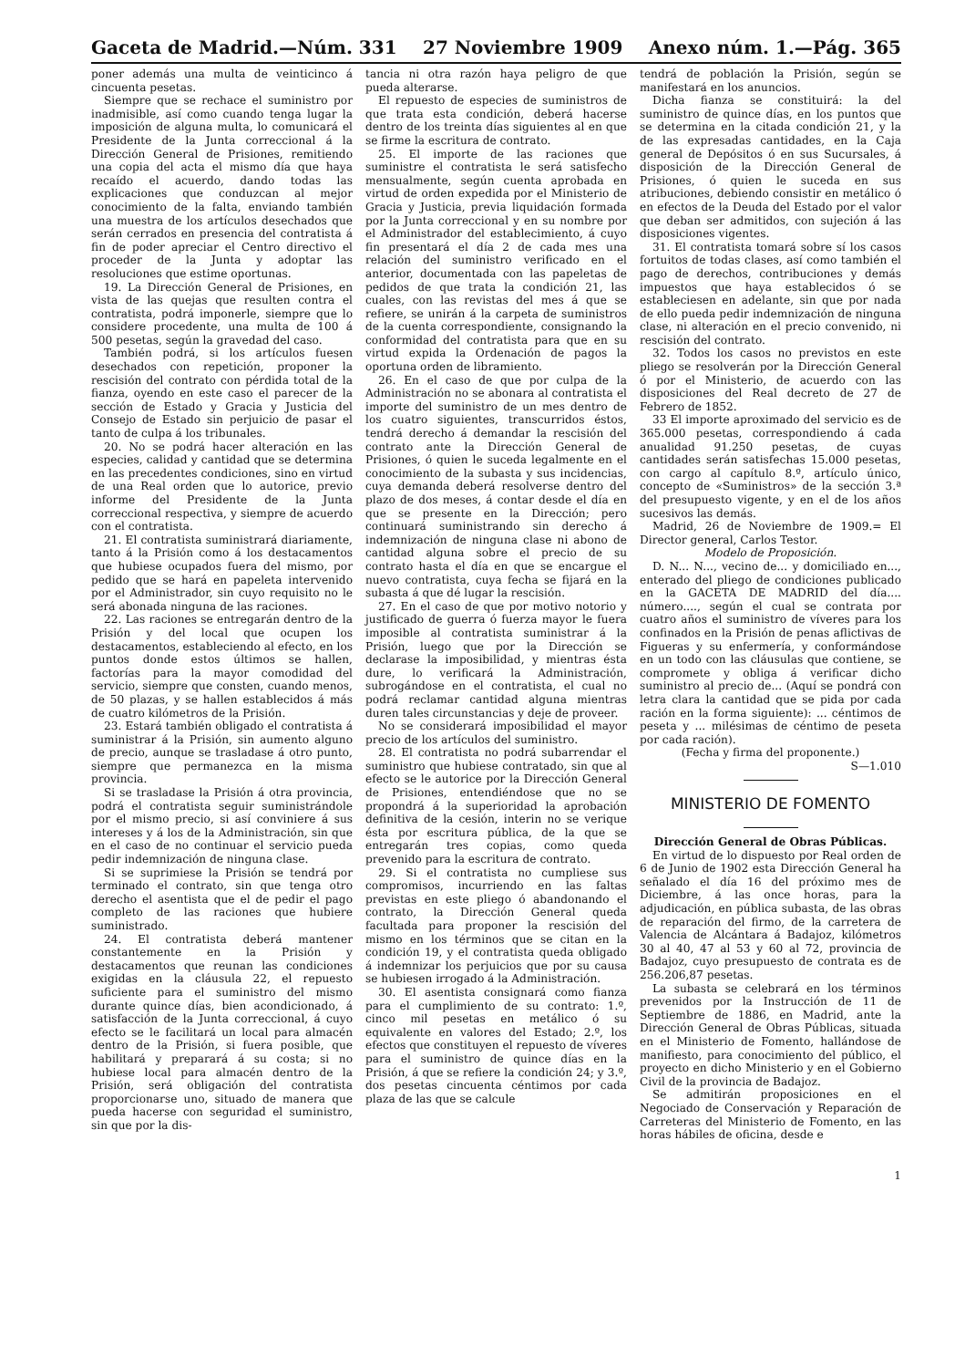Gaceta de Madrid.—Núm. 331 27 Noviembre 1909 Anexo núm. 1.—Pág. 365
poner además una multa de veinticinco á cincuenta pesetas.
Siempre que se rechace el suministro por inadmisible, así como cuando tenga lugar la imposición de alguna multa, lo comunicará el Presidente de la Junta correccional á la Dirección General de Prisiones, remitiendo una copia del acta el mismo día que haya recaído el acuerdo, dando todas las explicaciones que conduzcan al mejor conocimiento de la falta, enviando también una muestra de los artículos desechados que serán cerrados en presencia del contratista á fin de poder apreciar el Centro directivo el proceder de la Junta y adoptar las resoluciones que estime oportunas.
19. La Dirección General de Prisiones, en vista de las quejas que resulten contra el contratista, podrá imponerle, siempre que lo considere procedente, una multa de 100 á 500 pesetas, según la gravedad del caso.
También podrá, si los artículos fuesen desechados con repetición, proponer la rescisión del contrato con pérdida total de la fianza, oyendo en este caso el parecer de la sección de Estado y Gracia y Justicia del Consejo de Estado sin perjuicio de pasar el tanto de culpa á los tribunales.
20. No se podrá hacer alteración en las especies, calidad y cantidad que se determina en las precedentes condiciones, sino en virtud de una Real orden que lo autorice, previo informe del Presidente de la Junta correccional respectiva, y siempre de acuerdo con el contratista.
21. El contratista suministrará diariamente, tanto á la Prisión como á los destacamentos que hubiese ocupados fuera del mismo, por pedido que se hará en papeleta intervenido por el Administrador, sin cuyo requisito no le será abonada ninguna de las raciones.
22. Las raciones se entregarán dentro de la Prisión y del local que ocupen los destacamentos, estableciendo al efecto, en los puntos donde estos últimos se hallen, factorías para la mayor comodidad del servicio, siempre que consten, cuando menos, de 50 plazas, y se hallen establecidos á más de cuatro kilómetros de la Prisión.
23. Estará también obligado el contratista á suministrar á la Prisión, sin aumento alguno de precio, aunque se trasladase á otro punto, siempre que permanezca en la misma provincia.
Si se trasladase la Prisión á otra provincia, podrá el contratista seguir suministrándole por el mismo precio, si así conviniere á sus intereses y á los de la Administración, sin que en el caso de no continuar el servicio pueda pedir indemnización de ninguna clase.
Si se suprimiese la Prisión se tendrá por terminado el contrato, sin que tenga otro derecho el asentista que el de pedir el pago completo de las raciones que hubiere suministrado.
24. El contratista deberá mantener constantemente en la Prisión y destacamentos que reunan las condiciones exigidas en la cláusula 22, el repuesto suficiente para el suministro del mismo durante quince días, bien acondicionado, á satisfacción de la Junta correccional, á cuyo efecto se le facilitará un local para almacén dentro de la Prisión, si fuera posible, que habilitará y preparará á su costa; si no hubiese local para almacén dentro de la Prisión, será obligación del contratista proporcionarse uno, situado de manera que pueda hacerse con seguridad el suministro, sin que por la dis-
tancia ni otra razón haya peligro de que pueda alterarse.
El repuesto de especies de suministros de que trata esta condición, deberá hacerse dentro de los treinta días siguientes al en que se firme la escritura de contrato.
25. El importe de las raciones que suministre el contratista le será satisfecho mensualmente, según cuenta aprobada en virtud de orden expedida por el Ministerio de Gracia y Justicia, previa liquidación formada por la Junta correccional y en su nombre por el Administrador del establecimiento, á cuyo fin presentará el día 2 de cada mes una relación del suministro verificado en el anterior, documentada con las papeletas de pedidos de que trata la condición 21, las cuales, con las revistas del mes á que se refiere, se unirán á la carpeta de suministros de la cuenta correspondiente, consignando la conformidad del contratista para que en su virtud expida la Ordenación de pagos la oportuna orden de libramiento.
26. En el caso de que por culpa de la Administración no se abonara al contratista el importe del suministro de un mes dentro de los cuatro siguientes, transcurridos éstos, tendrá derecho á demandar la rescisión del contrato ante la Dirección General de Prisiones, ó quien le suceda legalmente en el conocimiento de la subasta y sus incidencias, cuya demanda deberá resolverse dentro del plazo de dos meses, á contar desde el día en que se presente en la Dirección; pero continuará suministrando sin derecho á indemnización de ninguna clase ni abono de cantidad alguna sobre el precio de su contrato hasta el día en que se encargue el nuevo contratista, cuya fecha se fijará en la subasta á que dé lugar la rescisión.
27. En el caso de que por motivo notorio y justificado de guerra ó fuerza mayor le fuera imposible al contratista suministrar á la Prisión, luego que por la Dirección se declarase la imposibilidad, y mientras ésta dure, lo verificará la Administración, subrogándose en el contratista, el cual no podrá reclamar cantidad alguna mientras duren tales circunstancias y deje de proveer.
No se considerará imposibilidad el mayor precio de los artículos del suministro.
28. El contratista no podrá subarrendar el suministro que hubiese contratado, sin que al efecto se le autorice por la Dirección General de Prisiones, entendiéndose que no se propondrá á la superioridad la aprobación definitiva de la cesión, interin no se verique ésta por escritura pública, de la que se entregarán tres copias, como queda prevenido para la escritura de contrato.
29. Si el contratista no cumpliese sus compromisos, incurriendo en las faltas previstas en este pliego ó abandonando el contrato, la Dirección General queda facultada para proponer la rescisión del mismo en los términos que se citan en la condición 19, y el contratista queda obligado á indemnizar los perjuicios que por su causa se hubiesen irrogado á la Administración.
30. El asentista consignará como fianza para el cumplimiento de su contrato: 1.º, cinco mil pesetas en metálico ó su equivalente en valores del Estado; 2.º, los efectos que constituyen el repuesto de víveres para el suministro de quince días en la Prisión, á que se refiere la condición 24; y 3.º, dos pesetas cincuenta céntimos por cada plaza de las que se calcule
tendrá de población la Prisión, según se manifestará en los anuncios.
Dicha fianza se constituirá: la del suministro de quince días, en los puntos que se determina en la citada condición 21, y la de las expresadas cantidades, en la Caja general de Depósitos ó en sus Sucursales, á disposición de la Dirección General de Prisiones, ó quien le suceda en sus atribuciones, debiendo consistir en metálico ó en efectos de la Deuda del Estado por el valor que deban ser admitidos, con sujeción á las disposiciones vigentes.
31. El contratista tomará sobre sí los casos fortuitos de todas clases, así como también el pago de derechos, contribuciones y demás impuestos que haya establecidos ó se estableciesen en adelante, sin que por nada de ello pueda pedir indemnización de ninguna clase, ni alteración en el precio convenido, ni rescisión del contrato.
32. Todos los casos no previstos en este pliego se resolverán por la Dirección General ó por el Ministerio, de acuerdo con las disposiciones del Real decreto de 27 de Febrero de 1852.
33 El importe aproximado del servicio es de 365.000 pesetas, correspondiendo á cada anualidad 91.250 pesetas, de cuyas cantidades serán satisfechas 15.000 pesetas, con cargo al capítulo 8.º, artículo único, concepto de «Suministros» de la sección 3.ª del presupuesto vigente, y en el de los años sucesivos las demás.
Madrid, 26 de Noviembre de 1909.= El Director general, Carlos Testor.
Modelo de Proposición.
D. N... N..., vecino de... y domiciliado en..., enterado del pliego de condiciones publicado en la GACETA DE MADRID del día.... número...., según el cual se contrata por cuatro años el suministro de víveres para los confinados en la Prisión de penas aflictivas de Figueras y su enfermería, y conformándose en un todo con las cláusulas que contiene, se compromete y obliga á verificar dicho suministro al precio de... (Aquí se pondrá con letra clara la cantidad que se pida por cada ración en la forma siguiente): ... céntimos de peseta y ... milésimas de céntimo de peseta por cada ración).
(Fecha y firma del proponente.)
S—1.010
MINISTERIO DE FOMENTO
Dirección General de Obras Públicas.
En virtud de lo dispuesto por Real orden de 6 de Junio de 1902 esta Dirección General ha señalado el día 16 del próximo mes de Diciembre, á las once horas, para la adjudicación, en pública subasta, de las obras de reparación del firmo, de la carretera de Valencia de Alcántara á Badajoz, kilómetros 30 al 40, 47 al 53 y 60 al 72, provincia de Badajoz, cuyo presupuesto de contrata es de 256.206,87 pesetas.
La subasta se celebrará en los términos prevenidos por la Instrucción de 11 de Septiembre de 1886, en Madrid, ante la Dirección General de Obras Públicas, situada en el Ministerio de Fomento, hallándose de manifiesto, para conocimiento del público, el proyecto en dicho Ministerio y en el Gobierno Civil de la provincia de Badajoz.
Se admitirán proposiciones en el Negociado de Conservación y Reparación de Carreteras del Ministerio de Fomento, en las horas hábiles de oficina, desde e
1